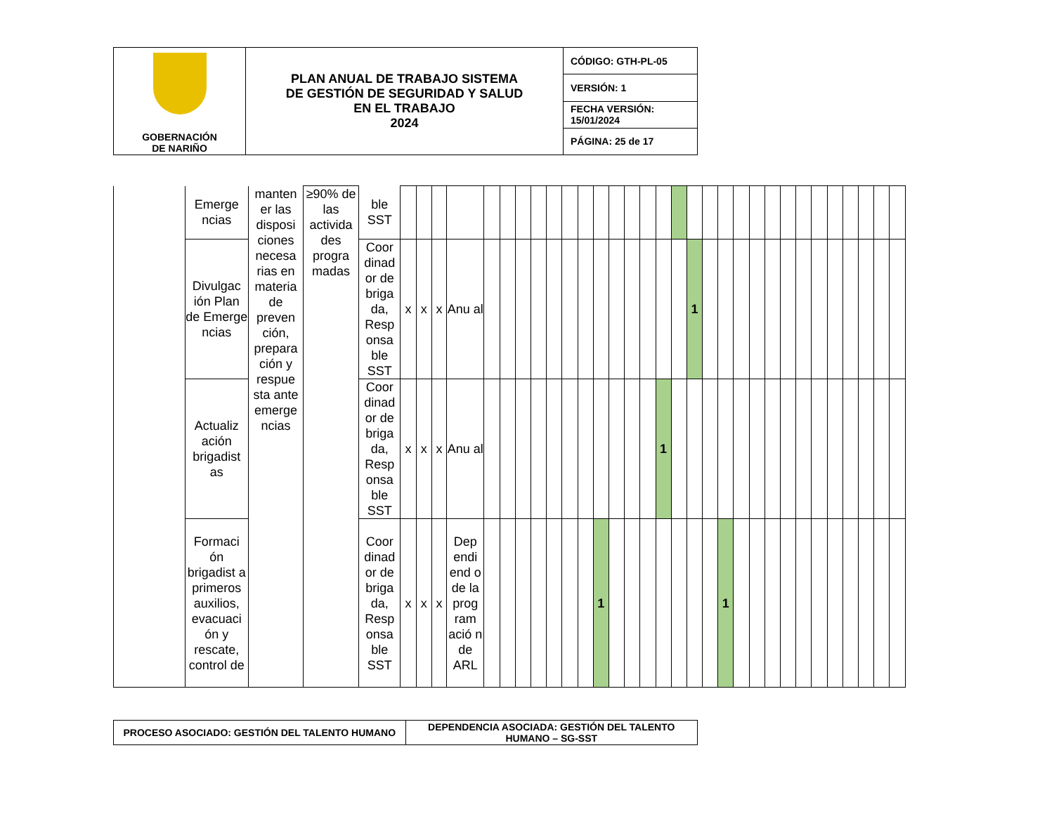| GOBERNACIÓN DE NARIÑO | PLAN ANUAL DE TRABAJO SISTEMA DE GESTIÓN DE SEGURIDAD Y SALUD EN EL TRABAJO 2024 | CÓDIGO: GTH-PL-05 |
| | | VERSIÓN: 1 |
| | | FECHA VERSIÓN: 15/01/2024 |
| | | PÁGINA: 25 de 17 |
| | Emerge ncias | manten er las disposi ciones necesa rias en materia de preven ción, prepara ción y respue sta ante emerge ncias | ≥90% de las activida des progra madas | ble SST | | | | | | | | | | | | | | | | | | | | | | | | | | | | | | | |
| | Divulgac ión Plan de Emerge ncias | | | Coor dinad or de briga da, Resp onsa ble SST | x | x | x | Anu al | | | | | | | | | | | | | | 1 | | | | | | | | | | | | | |
| | Actualiz ación brigadist as | | | Coor dinad or de briga da, Resp onsa ble SST | x | x | x | Anu al | | | | | | | | | | | | 1 | | | | | | | | | | | | | | | |
| | Formaci ón brigadist a primeros auxilios, evacuaci ón y rescate, control de | | | Coor dinad or de briga da, Resp onsa ble SST | x | x | x | Dep endi end o de la prog ram ació n de ARL | | | | | | | | 1 | | | | | | | | 1 | | | | | | | | | | | |
| PROCESO ASOCIADO: GESTIÓN DEL TALENTO HUMANO | DEPENDENCIA ASOCIADA: GESTIÓN DEL TALENTO HUMANO – SG-SST |